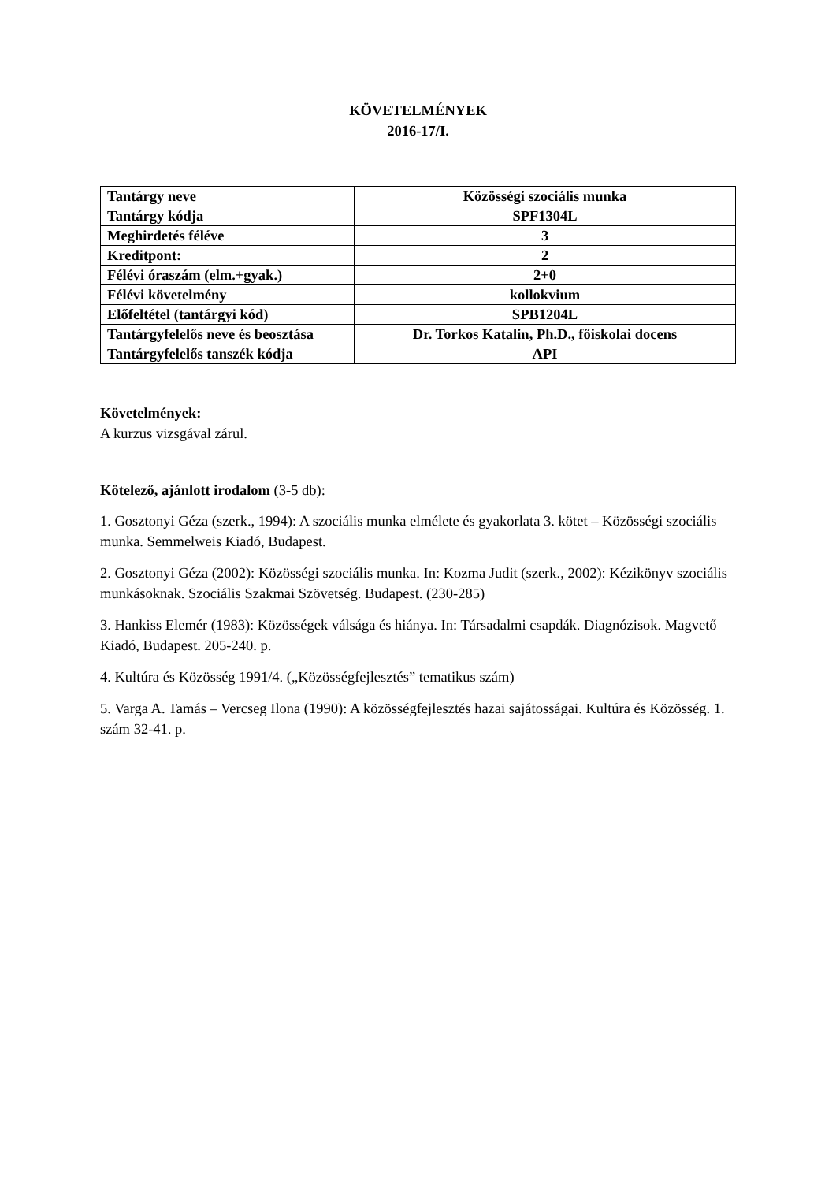KÖVETELMÉNYEK
2016-17/I.
| Tantárgy neve | Közösségi szociális munka |
| Tantárgy kódja | SPF1304L |
| Meghirdetés féléve | 3 |
| Kreditpont: | 2 |
| Félévi óraszám (elm.+gyak.) | 2+0 |
| Félévi követelmény | kollokvium |
| Előfeltétel (tantárgyi kód) | SPB1204L |
| Tantárgyfelelős neve és beosztása | Dr. Torkos Katalin, Ph.D., főiskolai docens |
| Tantárgyfelelős tanszék kódja | API |
Követelmények:
A kurzus vizsgával zárul.
Kötelező, ajánlott irodalom (3-5 db):
1. Gosztonyi Géza (szerk., 1994): A szociális munka elmélete és gyakorlata 3. kötet – Közösségi szociális munka. Semmelweis Kiadó, Budapest.
2. Gosztonyi Géza (2002): Közösségi szociális munka. In: Kozma Judit (szerk., 2002): Kézikönyv szociális munkásoknak. Szociális Szakmai Szövetség. Budapest. (230-285)
3. Hankiss Elemér (1983): Közösségek válsága és hiánya. In: Társadalmi csapdák. Diagnózisok. Magvető Kiadó, Budapest. 205-240. p.
4. Kultúra és Közösség 1991/4. („Közösségfejlesztés” tematikus szám)
5. Varga A. Tamás – Vercseg Ilona (1990): A közösségfejlesztés hazai sajátosságai. Kultúra és Közösség. 1. szám 32-41. p.